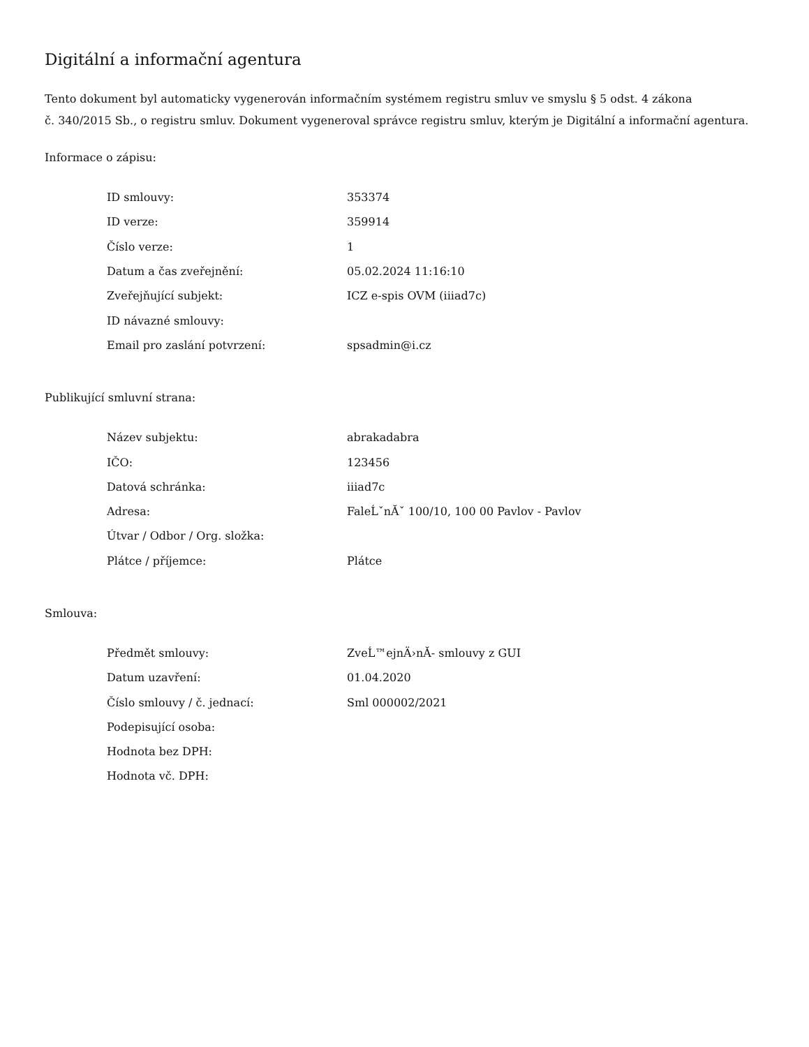Digitální a informační agentura
Tento dokument byl automaticky vygenerován informačním systémem registru smluv ve smyslu § 5 odst. 4 zákona
č. 340/2015 Sb., o registru smluv. Dokument vygeneroval správce registru smluv, kterým je Digitální a informační agentura.
Informace o zápisu:
| ID smlouvy: | 353374 |
| ID verze: | 359914 |
| Číslo verze: | 1 |
| Datum a čas zveřejnění: | 05.02.2024 11:16:10 |
| Zveřejňující subjekt: | ICZ e-spis OVM (iiiad7c) |
| ID návazné smlouvy: | |
| Email pro zaslání potvrzení: | spsadmin@i.cz |
Publikující smluvní strana:
| Název subjektu: | abrakadabra |
| IČO: | 123456 |
| Datová schránka: | iiiad7c |
| Adresa: | FaleĹˇnĂˇ 100/10, 100 00 Pavlov - Pavlov |
| Útvar / Odbor / Org. složka: | |
| Plátce / příjemce: | Plátce |
Smlouva:
| Předmět smlouvy: | ZveĹ™ejnÄ›nĂ- smlouvy z GUI |
| Datum uzavření: | 01.04.2020 |
| Číslo smlouvy / č. jednací: | Sml 000002/2021 |
| Podepisující osoba: | |
| Hodnota bez DPH: | |
| Hodnota vč. DPH: | |